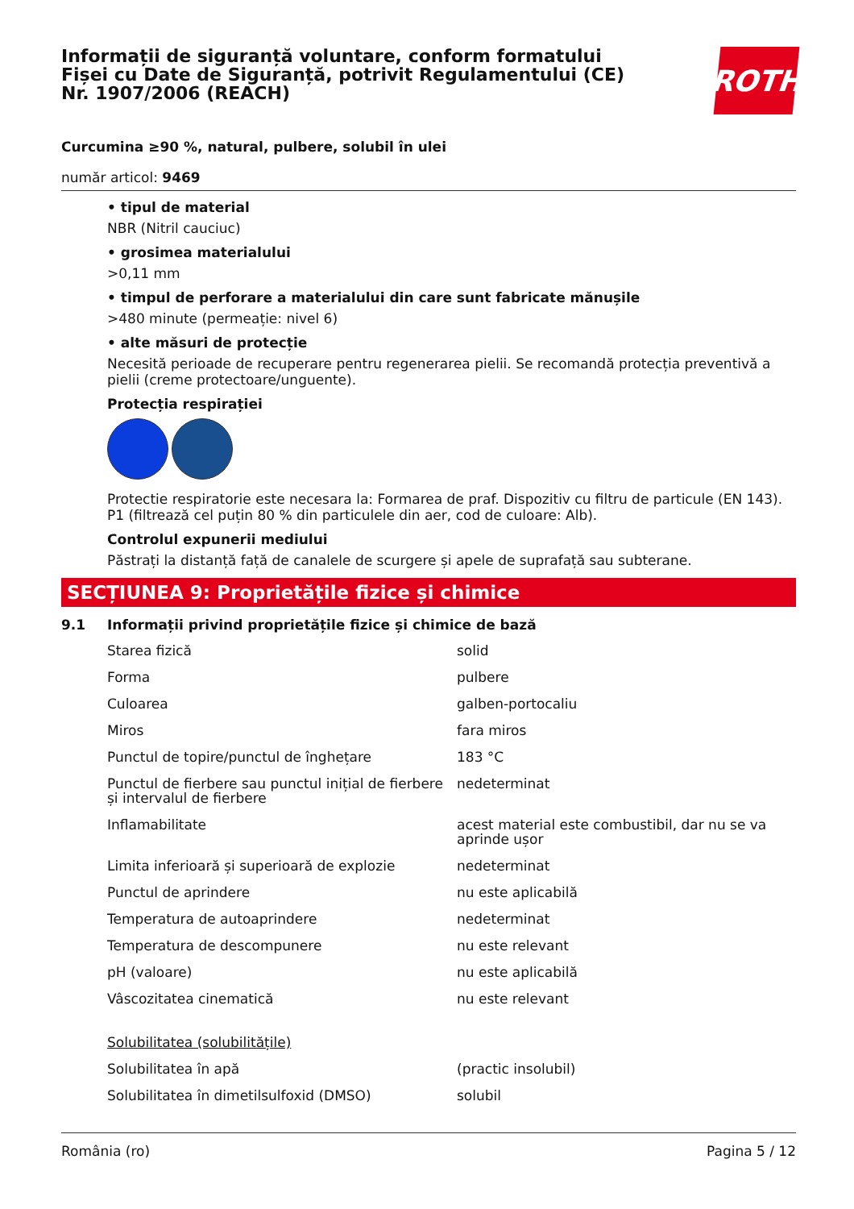Informații de siguranță voluntare, conform formatului
Fișei cu Date de Siguranță, potrivit Regulamentului (CE)
Nr. 1907/2006 (REACH)
ROTH
Curcumina ≥90 %, natural, pulbere, solubil în ulei
număr articol: 9469
• tipul de material
NBR (Nitril cauciuc)
• grosimea materialului
>0,11 mm
• timpul de perforare a materialului din care sunt fabricate mănușile
>480 minute (permeație: nivel 6)
• alte măsuri de protecție
Necesită perioade de recuperare pentru regenerarea pielii. Se recomandă protecția preventivă a pielii (creme protectoare/unguente).
Protecția respirației
Protectie respiratorie este necesara la: Formarea de praf. Dispozitiv cu filtru de particule (EN 143). P1 (filtrează cel puțin 80 % din particulele din aer, cod de culoare: Alb).
Controlul expunerii mediului
Păstrați la distanță față de canalele de scurgere și apele de suprafață sau subterane.
SECȚIUNEA 9: Proprietățile fizice și chimice
9.1 Informații privind proprietățile fizice și chimice de bază
| Starea fizică | solid |
| Forma | pulbere |
| Culoarea | galben-portocaliu |
| Miros | fara miros |
| Punctul de topire/punctul de înghețare | 183 °C |
| Punctul de fierbere sau punctul inițial de fierbere și intervalul de fierbere | nedeterminat |
| Inflamabilitate | acest material este combustibil, dar nu se va aprinde ușor |
| Limita inferioară și superioară de explozie | nedeterminat |
| Punctul de aprindere | nu este aplicabilă |
| Temperatura de autoaprindere | nedeterminat |
| Temperatura de descompunere | nu este relevant |
| pH (valoare) | nu este aplicabilă |
| Vâscozitatea cinematică | nu este relevant |
| Solubilitatea (solubilitățile) | |
| Solubilitatea în apă | (practic insolubil) |
| Solubilitatea în dimetilsulfoxid (DMSO) | solubil |
România (ro) Pagina 5 / 12